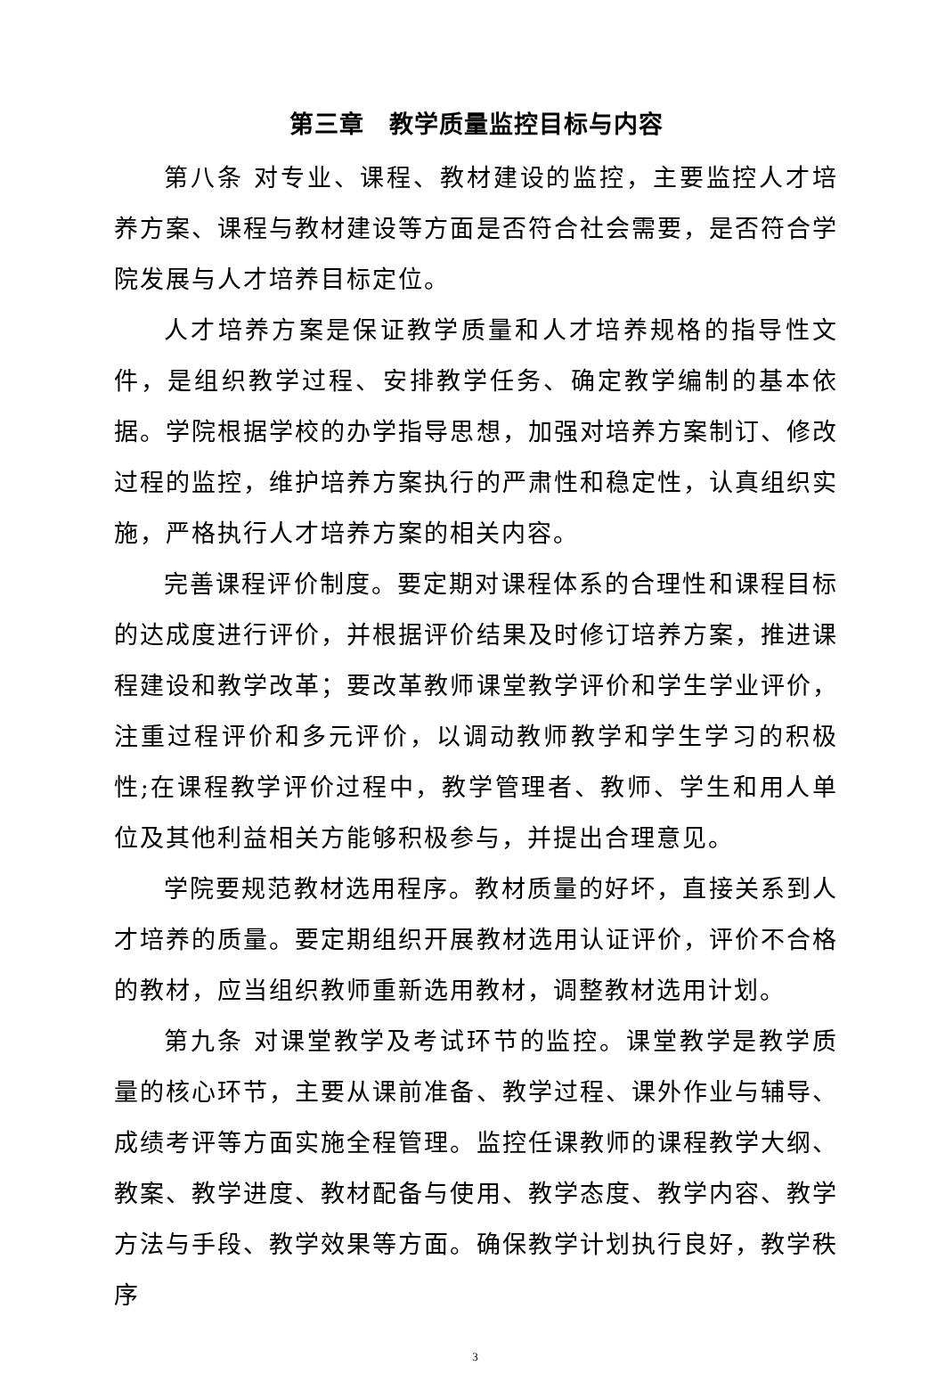第三章　教学质量监控目标与内容
第八条 对专业、课程、教材建设的监控，主要监控人才培养方案、课程与教材建设等方面是否符合社会需要，是否符合学院发展与人才培养目标定位。
人才培养方案是保证教学质量和人才培养规格的指导性文件，是组织教学过程、安排教学任务、确定教学编制的基本依据。学院根据学校的办学指导思想，加强对培养方案制订、修改过程的监控，维护培养方案执行的严肃性和稳定性，认真组织实施，严格执行人才培养方案的相关内容。
完善课程评价制度。要定期对课程体系的合理性和课程目标的达成度进行评价，并根据评价结果及时修订培养方案，推进课程建设和教学改革；要改革教师课堂教学评价和学生学业评价，注重过程评价和多元评价，以调动教师教学和学生学习的积极性;在课程教学评价过程中，教学管理者、教师、学生和用人单位及其他利益相关方能够积极参与，并提出合理意见。
学院要规范教材选用程序。教材质量的好坏，直接关系到人才培养的质量。要定期组织开展教材选用认证评价，评价不合格的教材，应当组织教师重新选用教材，调整教材选用计划。
第九条 对课堂教学及考试环节的监控。课堂教学是教学质量的核心环节，主要从课前准备、教学过程、课外作业与辅导、成绩考评等方面实施全程管理。监控任课教师的课程教学大纲、教案、教学进度、教材配备与使用、教学态度、教学内容、教学方法与手段、教学效果等方面。确保教学计划执行良好，教学秩序
3